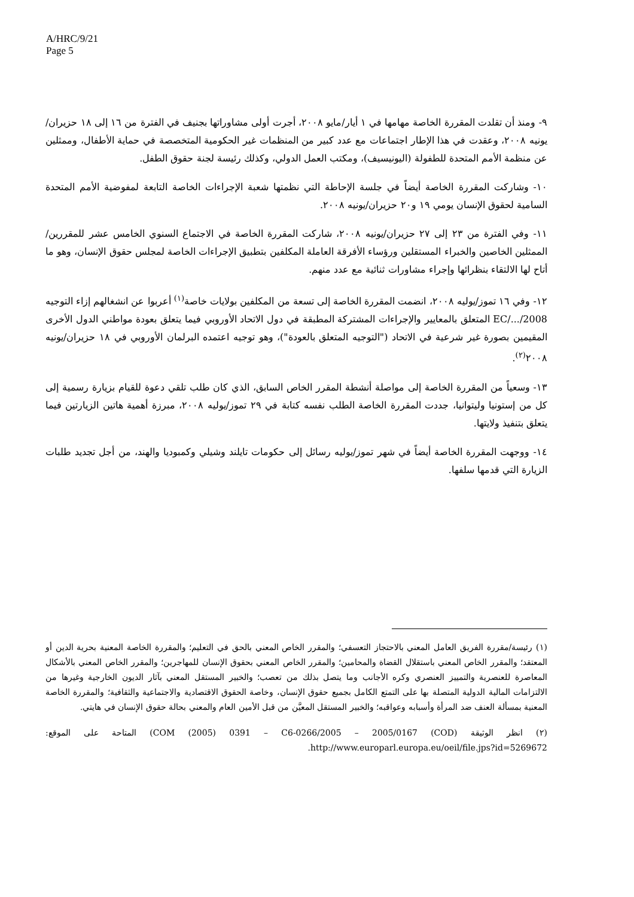A/HRC/9/21
Page 5
٩- ومنذ أن تقلدت المقررة الخاصة مهامها في ١ أيار/مايو ٢٠٠٨، أجرت أولى مشاوراتها بجنيف في الفترة من ١٦ إلى ١٨ حزيران/يونيه ٢٠٠٨، وعقدت في هذا الإطار اجتماعات مع عدد كبير من المنظمات غير الحكومية المتخصصة في حماية الأطفال، وممثلين عن منظمة الأمم المتحدة للطفولة (اليونيسيف)، ومكتب العمل الدولي، وكذلك رئيسة لجنة حقوق الطفل.
١٠- وشاركت المقررة الخاصة أيضاً في جلسة الإحاطة التي نظمتها شعبة الإجراءات الخاصة التابعة لمفوضية الأمم المتحدة السامية لحقوق الإنسان يومي ١٩ و٢٠ حزيران/يونيه ٢٠٠٨.
١١- وفي الفترة من ٢٣ إلى ٢٧ حزيران/يونيه ٢٠٠٨، شاركت المقررة الخاصة في الاجتماع السنوي الخامس عشر للمقررين/الممثلين الخاصين والخبراء المستقلين ورؤساء الأفرقة العاملة المكلفين بتطبيق الإجراءات الخاصة لمجلس حقوق الإنسان، وهو ما أتاح لها الالتقاء بنظرائها وإجراء مشاورات ثنائية مع عدد منهم.
١٢- وفي ١٦ تموز/يوليه ٢٠٠٨، انضمت المقررة الخاصة إلى تسعة من المكلفين بولايات خاصة<sup>(١)</sup> أعربوا عن انشغالهم إزاء التوجيه EC/.../2008 المتعلق بالمعايير والإجراءات المشتركة المطبقة في دول الاتحاد الأوروبي فيما يتعلق بعودة مواطني الدول الأخرى المقيمين بصورة غير شرعية في الاتحاد ("التوجيه المتعلق بالعودة")، وهو توجيه اعتمده البرلمان الأوروبي في ١٨ حزيران/يونيه ٢٠٠٨<sup>(٢)</sup>.
١٣- وسعياً من المقررة الخاصة إلى مواصلة أنشطة المقرر الخاص السابق، الذي كان طلب تلقي دعوة للقيام بزيارة رسمية إلى كل من إستونيا وليتوانيا، جددت المقررة الخاصة الطلب نفسه كتابة في ٢٩ تموز/يوليه ٢٠٠٨، مبرزة أهمية هاتين الزيارتين فيما يتعلق بتنفيذ ولايتها.
١٤- ووجهت المقررة الخاصة أيضاً في شهر تموز/يوليه رسائل إلى حكومات تايلند وشيلي وكمبوديا والهند، من أجل تجديد طلبات الزيارة التي قدمها سلفها.
(١) رئيسة/مقررة الفريق العامل المعني بالاحتجاز التعسفي؛ والمقرر الخاص المعني بالحق في التعليم؛ والمقررة الخاصة المعنية بحرية الدين أو المعتقد؛ والمقرر الخاص المعني باستقلال القضاة والمحامين؛ والمقرر الخاص المعني بحقوق الإنسان للمهاجرين؛ والمقرر الخاص المعني بالأشكال المعاصرة للعنصرية والتمييز العنصري وكره الأجانب وما يتصل بذلك من تعصب؛ والخبير المستقل المعني بآثار الديون الخارجية وغيرها من الالتزامات المالية الدولية المتصلة بها على التمتع الكامل بجميع حقوق الإنسان، وخاصة الحقوق الاقتصادية والاجتماعية والثقافية؛ والمقررة الخاصة المعنية بمسألة العنف ضد المرأة وأسبابه وعواقبه؛ والخبير المستقل المعيَّن من قبل الأمين العام والمعني بحالة حقوق الإنسان في هايتي.
(٢) انظر الوثيقة (COM (2005) 0391 – C6-0266/2005 – 2005/0167 (COD) المتاحة على الموقع: http://www.europarl.europa.eu/oeil/file.jps?id=5269672.